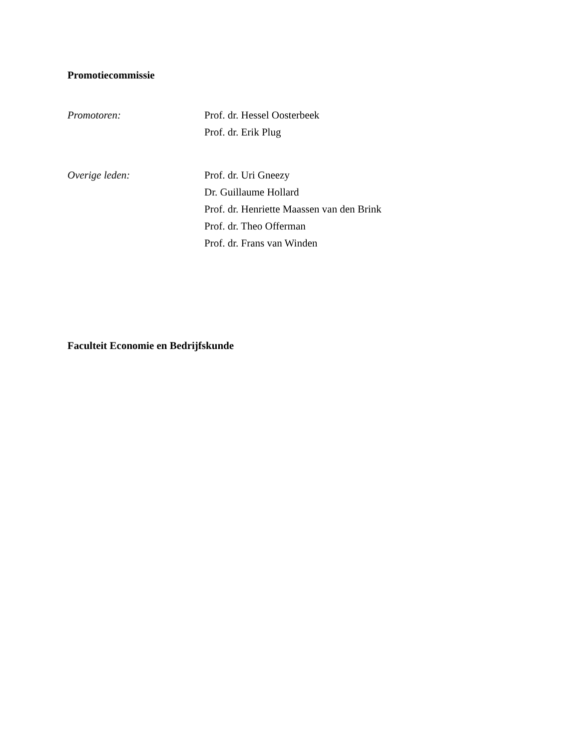Promotiecommissie
Promotoren: Prof. dr. Hessel Oosterbeek
Prof. dr. Erik Plug
Overige leden: Prof. dr. Uri Gneezy
Dr. Guillaume Hollard
Prof. dr. Henriette Maassen van den Brink
Prof. dr. Theo Offerman
Prof. dr. Frans van Winden
Faculteit Economie en Bedrijfskunde